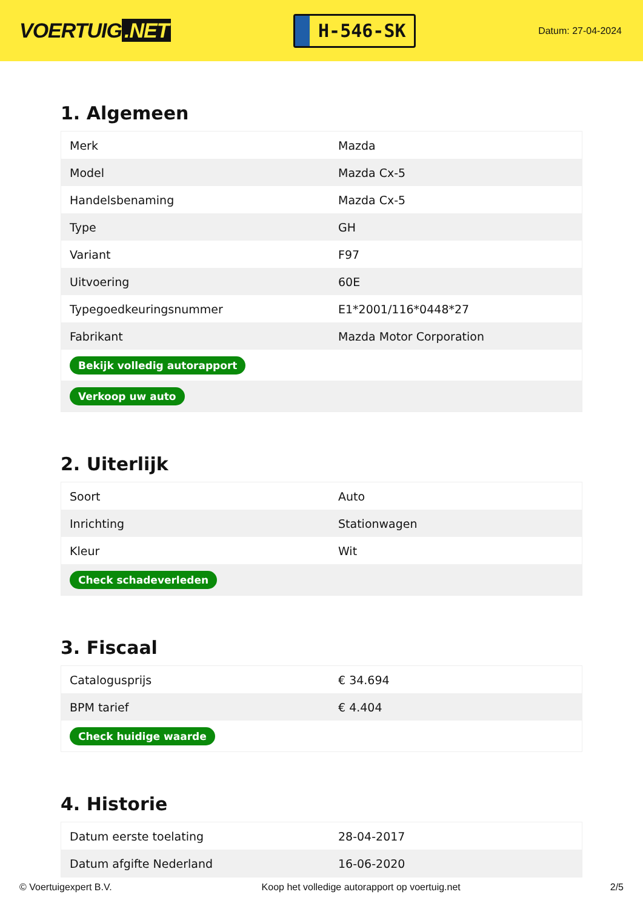VOERTUIG.NET
H-546-SK
Datum: 27-04-2024
1. Algemeen
| Merk | Mazda |
| Model | Mazda Cx-5 |
| Handelsbenaming | Mazda Cx-5 |
| Type | GH |
| Variant | F97 |
| Uitvoering | 60E |
| Typegoedkeuringsnummer | E1*2001/116*0448*27 |
| Fabrikant | Mazda Motor Corporation |
| Bekijk volledig autorapport | |
| Verkoop uw auto | |
2. Uiterlijk
| Soort | Auto |
| Inrichting | Stationwagen |
| Kleur | Wit |
| Check schadeverleden | |
3. Fiscaal
| Catalogusprijs | € 34.694 |
| BPM tarief | € 4.404 |
| Check huidige waarde | |
4. Historie
| Datum eerste toelating | 28-04-2017 |
| Datum afgifte Nederland | 16-06-2020 |
© Voertuigexpert B.V. Koop het volledige autorapport op voertuig.net 2/5